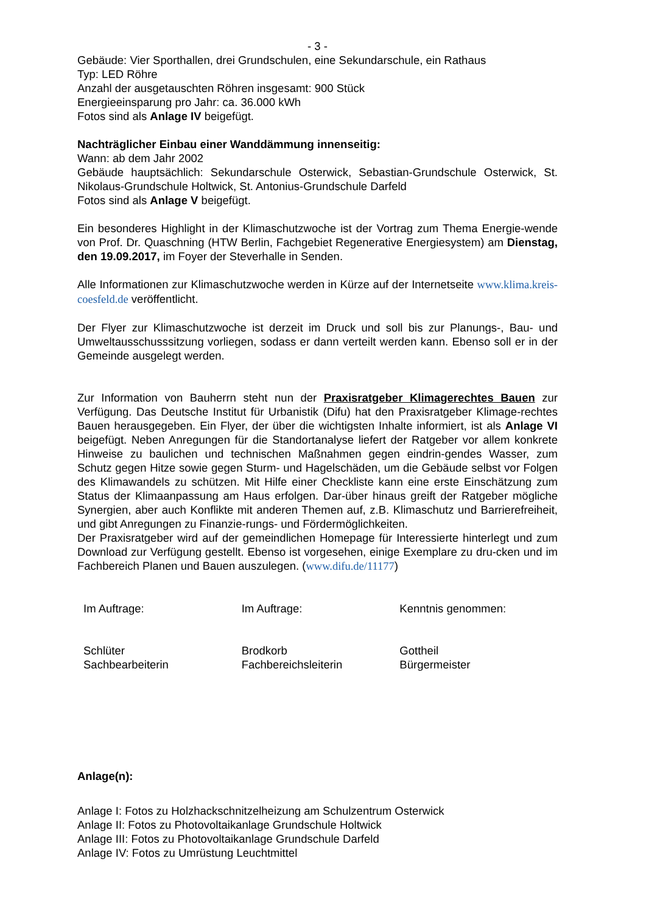- 3 -
Gebäude: Vier Sporthallen, drei Grundschulen, eine Sekundarschule, ein Rathaus
Typ: LED Röhre
Anzahl der ausgetauschten Röhren insgesamt: 900 Stück
Energieeinsparung pro Jahr: ca. 36.000 kWh
Fotos sind als Anlage IV beigefügt.
Nachträglicher Einbau einer Wanddämmung innenseitig:
Wann: ab dem Jahr 2002
Gebäude hauptsächlich: Sekundarschule Osterwick, Sebastian-Grundschule Osterwick, St. Nikolaus-Grundschule Holtwick, St. Antonius-Grundschule Darfeld
Fotos sind als Anlage V beigefügt.
Ein besonderes Highlight in der Klimaschutzwoche ist der Vortrag zum Thema Energie-wende von Prof. Dr. Quaschning (HTW Berlin, Fachgebiet Regenerative Energiesystem) am Dienstag, den 19.09.2017, im Foyer der Steverhalle in Senden.
Alle Informationen zur Klimaschutzwoche werden in Kürze auf der Internetseite www.klima.kreis-coesfeld.de veröffentlicht.
Der Flyer zur Klimaschutzwoche ist derzeit im Druck und soll bis zur Planungs-, Bau- und Umweltausschusssitzung vorliegen, sodass er dann verteilt werden kann. Ebenso soll er in der Gemeinde ausgelegt werden.
Zur Information von Bauherrn steht nun der Praxisratgeber Klimagerechtes Bauen zur Verfügung. Das Deutsche Institut für Urbanistik (Difu) hat den Praxisratgeber Klimage-rechtes Bauen herausgegeben. Ein Flyer, der über die wichtigsten Inhalte informiert, ist als Anlage VI beigefügt. Neben Anregungen für die Standortanalyse liefert der Ratgeber vor allem konkrete Hinweise zu baulichen und technischen Maßnahmen gegen eindrin-gendes Wasser, zum Schutz gegen Hitze sowie gegen Sturm- und Hagelschäden, um die Gebäude selbst vor Folgen des Klimawandels zu schützen. Mit Hilfe einer Checkliste kann eine erste Einschätzung zum Status der Klimaanpassung am Haus erfolgen. Dar-über hinaus greift der Ratgeber mögliche Synergien, aber auch Konflikte mit anderen Themen auf, z.B. Klimaschutz und Barrierefreiheit, und gibt Anregungen zu Finanzie-rungs- und Fördermöglichkeiten.
Der Praxisratgeber wird auf der gemeindlichen Homepage für Interessierte hinterlegt und zum Download zur Verfügung gestellt. Ebenso ist vorgesehen, einige Exemplare zu dru-cken und im Fachbereich Planen und Bauen auszulegen. (www.difu.de/11177)
Im Auftrage: Im Auftrage: Kenntnis genommen:
Schlüter
Sachbearbeiterin
Brodkorb
Fachbereichsleiterin
Gottheil
Bürgermeister
Anlage(n):
Anlage I: Fotos zu Holzhackschnitzelheizung am Schulzentrum Osterwick
Anlage II: Fotos zu Photovoltaikanlage Grundschule Holtwick
Anlage III: Fotos zu Photovoltaikanlage Grundschule Darfeld
Anlage IV: Fotos zu Umrüstung Leuchtmittel